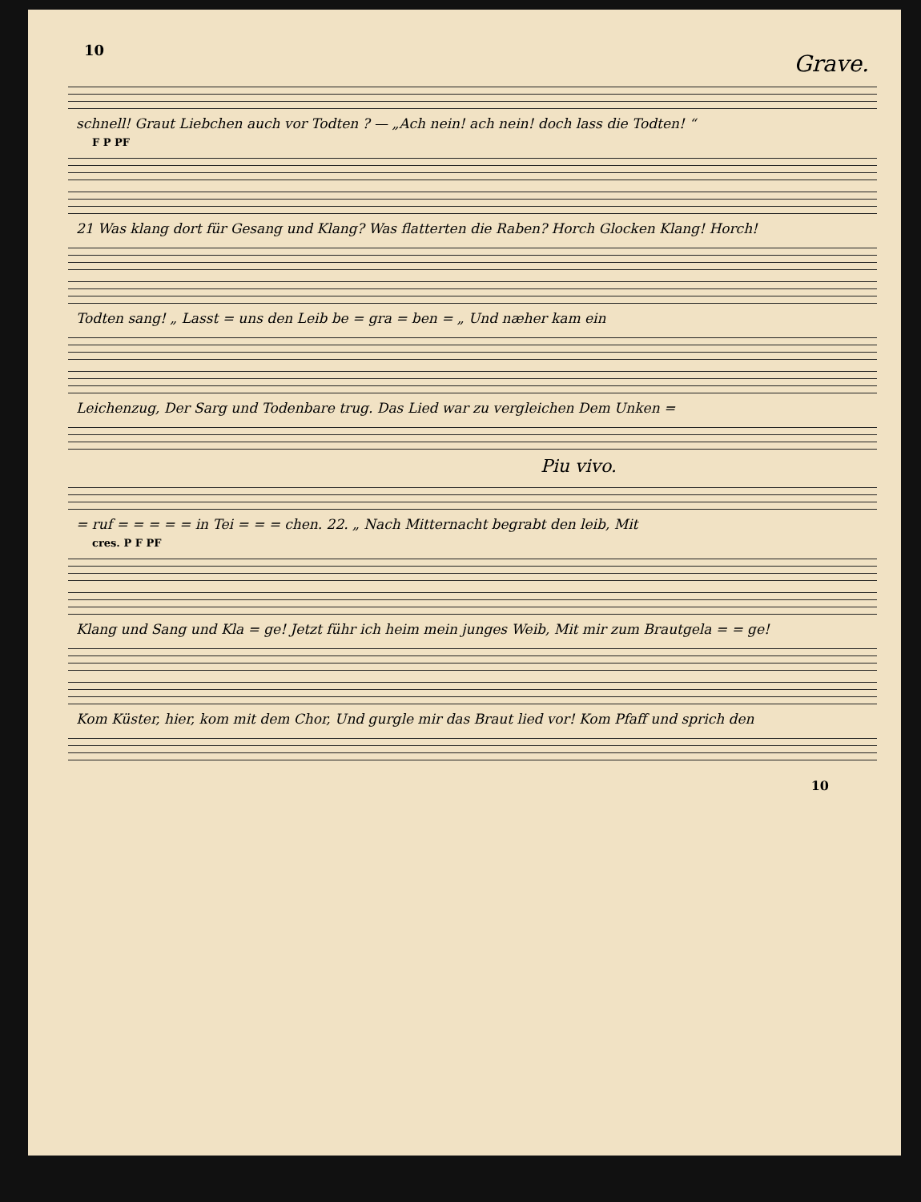10
Grave.
schnell! Graut Liebchen auch vor Todten ? — „Ach nein! ach nein! doch lass die Todten! “
F P PF
21 Was klang dort für Gesang und Klang? Was flatterten die Raben? Horch Glocken Klang! Horch!
Todten sang! „ Lasst = uns den Leib be = gra = ben = „ Und næher kam ein
Leichenzug, Der Sarg und Todenbare trug. Das Lied war zu vergleichen Dem Unken =
Piu vivo.
= ruf = = = = = in Tei = = = chen. 22. „ Nach Mitternacht begrabt den leib, Mit
cres. P F PF
Klang und Sang und Kla = ge! Jetzt führ ich heim mein junges Weib, Mit mir zum Brautgela = = ge!
Kom Küster, hier, kom mit dem Chor, Und gurgle mir das Braut lied vor! Kom Pfaff und sprich den
10